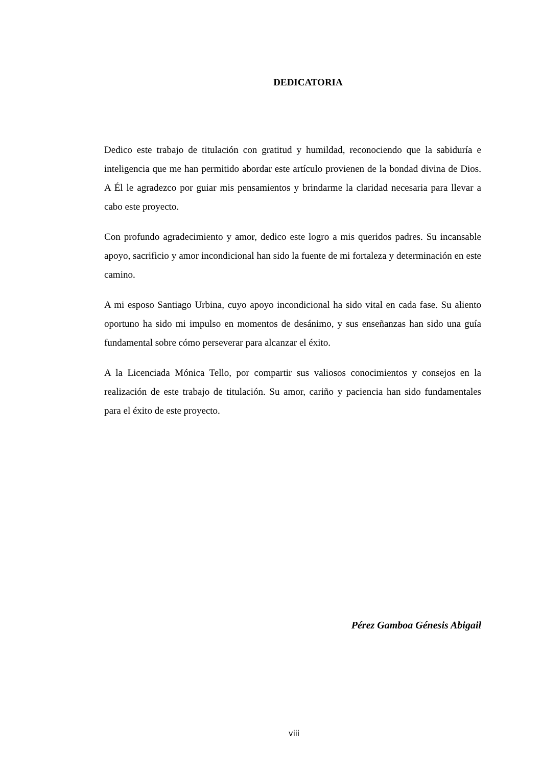DEDICATORIA
Dedico este trabajo de titulación con gratitud y humildad, reconociendo que la sabiduría e inteligencia que me han permitido abordar este artículo provienen de la bondad divina de Dios. A Él le agradezco por guiar mis pensamientos y brindarme la claridad necesaria para llevar a cabo este proyecto.
Con profundo agradecimiento y amor, dedico este logro a mis queridos padres. Su incansable apoyo, sacrificio y amor incondicional han sido la fuente de mi fortaleza y determinación en este camino.
A mi esposo Santiago Urbina, cuyo apoyo incondicional ha sido vital en cada fase. Su aliento oportuno ha sido mi impulso en momentos de desánimo, y sus enseñanzas han sido una guía fundamental sobre cómo perseverar para alcanzar el éxito.
A la Licenciada Mónica Tello, por compartir sus valiosos conocimientos y consejos en la realización de este trabajo de titulación. Su amor, cariño y paciencia han sido fundamentales para el éxito de este proyecto.
Pérez Gamboa Génesis Abigail
viii